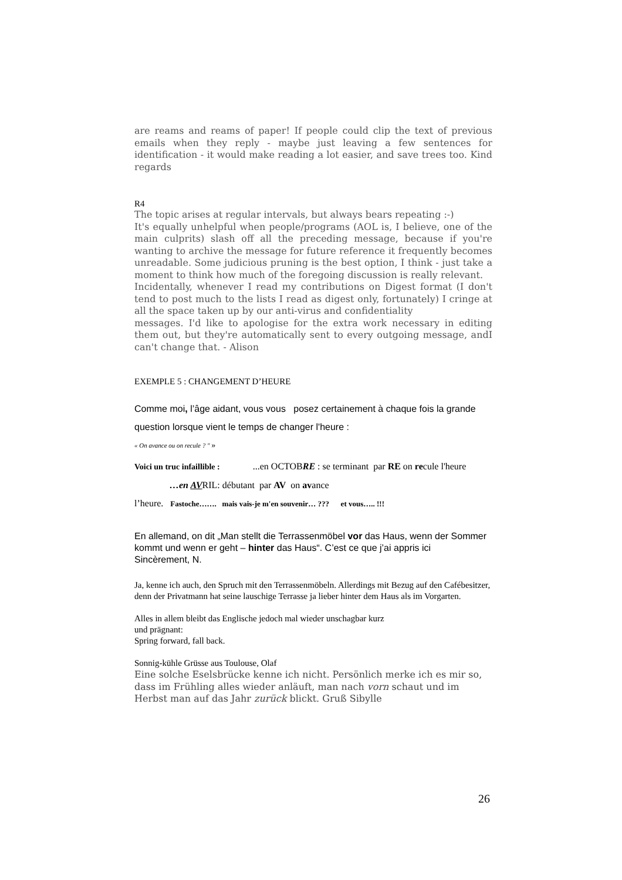are reams and reams of paper! If people could clip the text of previous emails when they reply - maybe just leaving a few sentences for identification - it would make reading a lot easier, and save trees too. Kind regards
R4
The topic arises at regular intervals, but always bears repeating :-)
It's equally unhelpful when people/programs (AOL is, I believe, one of the main culprits) slash off all the preceding message, because if you're wanting to archive the message for future reference it frequently becomes unreadable. Some judicious pruning is the best option, I think - just take a moment to think how much of the foregoing discussion is really relevant.
Incidentally, whenever I read my contributions on Digest format (I don't tend to post much to the lists I read as digest only, fortunately) I cringe at all the space taken up by our anti-virus and confidentiality
messages. I'd like to apologise for the extra work necessary in editing them out, but they're automatically sent to every outgoing message, andI can't change that. - Alison
EXEMPLE 5 : CHANGEMENT D’HEURE
Comme moi, l’âge aidant, vous vous posez certainement à chaque fois la grande question lorsque vient le temps de changer l'heure :
« On avance ou on recule ? " »
Voici un truc infaillible : ...en OCTOBRE : se terminant par RE on recule l'heure
…en AVRIL: débutant par AV on avance
l’heure. Fastoche……. mais vais-je m'en souvenir… ??? et vous….. !!!
En allemand, on dit „Man stellt die Terrassenmöbel vor das Haus, wenn der Sommer kommt und wenn er geht – hinter das Haus“. C’est ce que j’ai appris ici
Sincèrement, N.
Ja, kenne ich auch, den Spruch mit den Terrassenmöbeln. Allerdings mit Bezug auf den Cafébesitzer, denn der Privatmann hat seine lauschige Terrasse ja lieber hinter dem Haus als im Vorgarten.
Alles in allem bleibt das Englische jedoch mal wieder unschagbar kurz
und prägnant:
Spring forward, fall back.
Sonnig-kühle Grüsse aus Toulouse, Olaf
Eine solche Eselsbrücke kenne ich nicht. Persönlich merke ich es mir so, dass im Frühling alles wieder anläuft, man nach vorn schaut und im Herbst man auf das Jahr zurück blickt. Gruß Sibylle
26